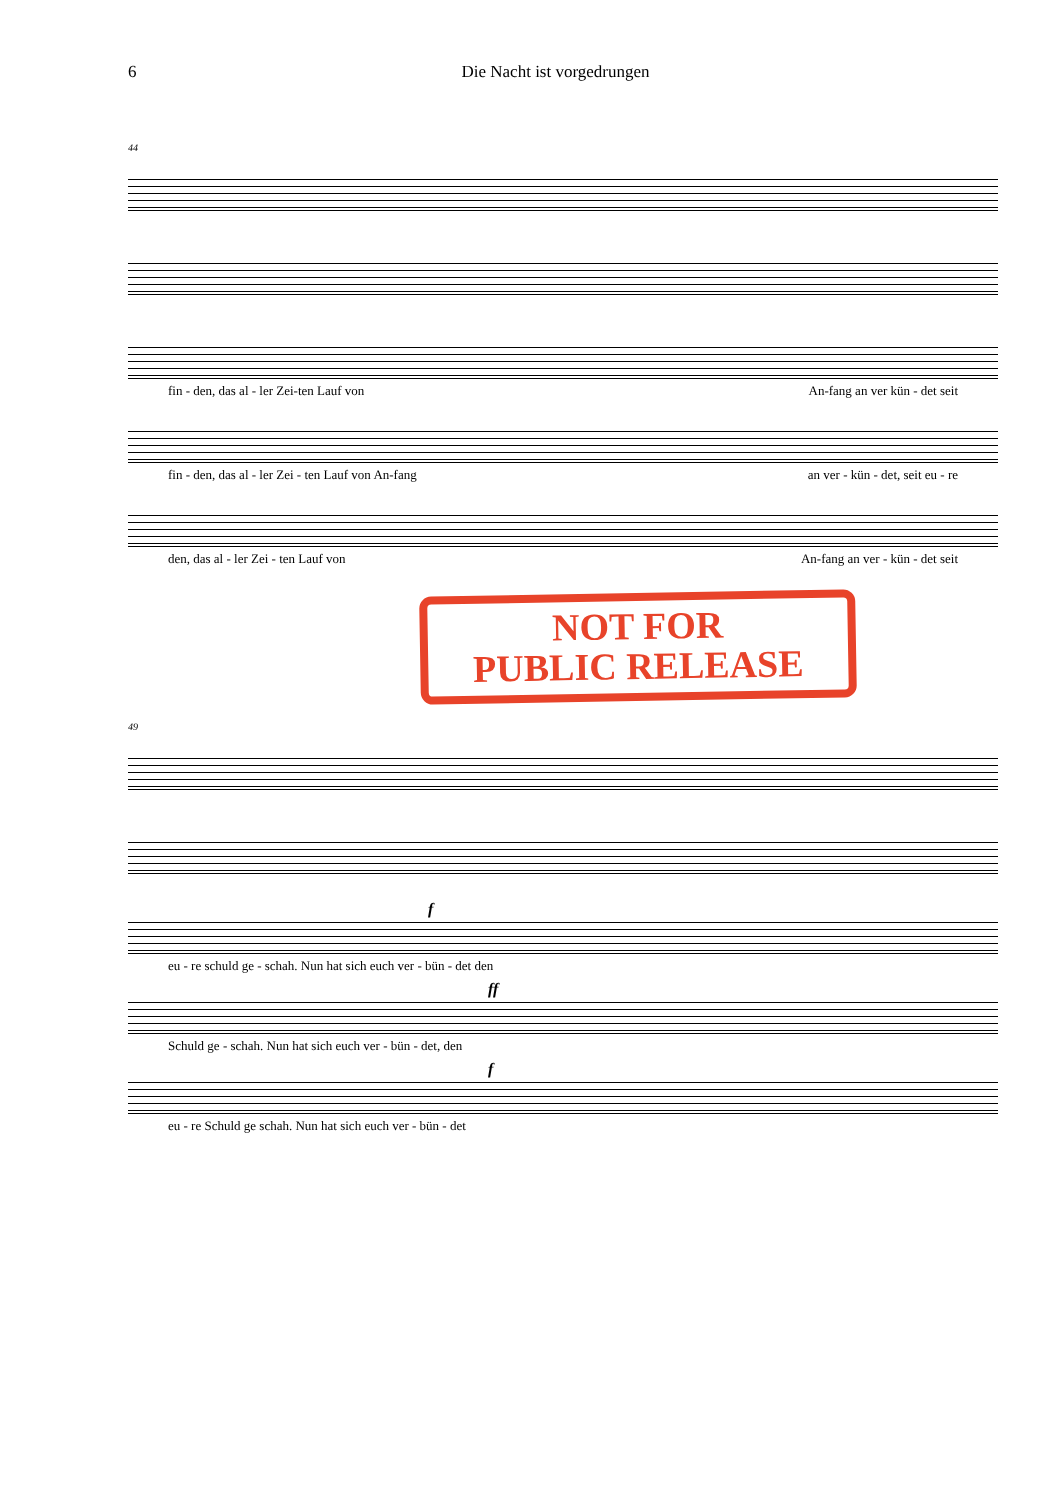6 Die Nacht ist vorgedrungen
44
fin - den, das al - ler Zei-ten Lauf von An-fang an ver kün - det seit
fin - den, das al - ler Zei - ten Lauf von An-fang an ver - kün - det, seit eu - re
den, das al - ler Zei - ten Lauf von An-fang an ver - kün - det seit
NOT FOR
PUBLIC RELEASE
49
f
eu - re schuld ge - schah. Nun hat sich euch ver - bün - det den
ff
Schuld ge - schah. Nun hat sich euch ver - bün - det, den
f
eu - re Schuld ge schah. Nun hat sich euch ver - bün - det